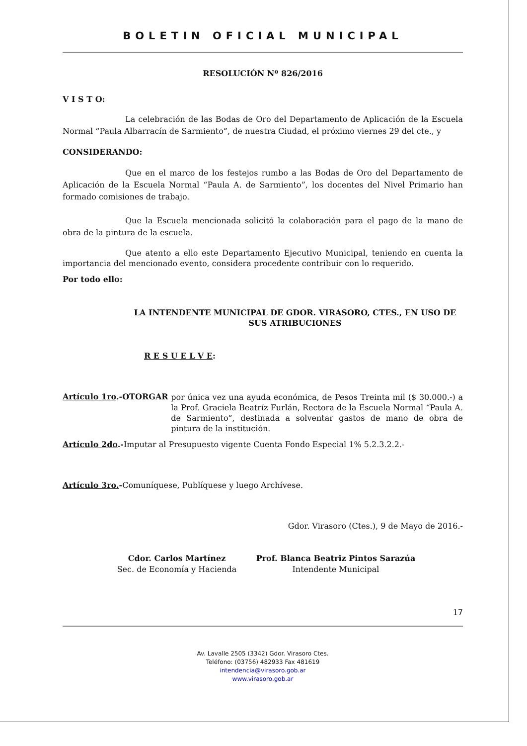BOLETIN OFICIAL MUNICIPAL
RESOLUCIÓN Nº 826/2016
V I S T O:
La celebración de las Bodas de Oro del Departamento de Aplicación de la Escuela Normal “Paula Albarracín de Sarmiento”, de nuestra Ciudad, el próximo viernes 29 del cte., y
CONSIDERANDO:
Que en el marco de los festejos rumbo a las Bodas de Oro del Departamento de Aplicación de la Escuela Normal “Paula A. de Sarmiento”, los docentes del Nivel Primario han formado comisiones de trabajo.
Que la Escuela mencionada solicitó la colaboración para el pago de la mano de obra de la pintura de la escuela.
Que atento a ello este Departamento Ejecutivo Municipal, teniendo en cuenta la importancia del mencionado evento, considera procedente contribuir con lo requerido.
Por todo ello:
LA INTENDENTE MUNICIPAL DE GDOR. VIRASORO, CTES., EN USO DE SUS ATRIBUCIONES
R E S U E L V E:
Artículo 1ro.-OTORGAR
por única vez una ayuda económica, de Pesos Treinta mil ($ 30.000.-) a la Prof. Graciela Beatríz Furlán, Rectora de la Escuela Normal “Paula A. de Sarmiento”, destinada a solventar gastos de mano de obra de pintura de la institución.
Artículo 2do.-Imputar al Presupuesto vigente Cuenta Fondo Especial 1% 5.2.3.2.2.-
Artículo 3ro.-Comuníquese, Publíquese y luego Archívese.
Gdor. Virasoro (Ctes.), 9 de Mayo de 2016.-
Cdor. Carlos Martínez
Sec. de Economía y Hacienda
Prof. Blanca Beatriz Pintos Sarazúa
Intendente Municipal
17
Av. Lavalle 2505 (3342) Gdor. Virasoro Ctes.
Teléfono: (03756) 482933 Fax 481619
intendencia@virasoro.gob.ar
www.virasoro.gob.ar